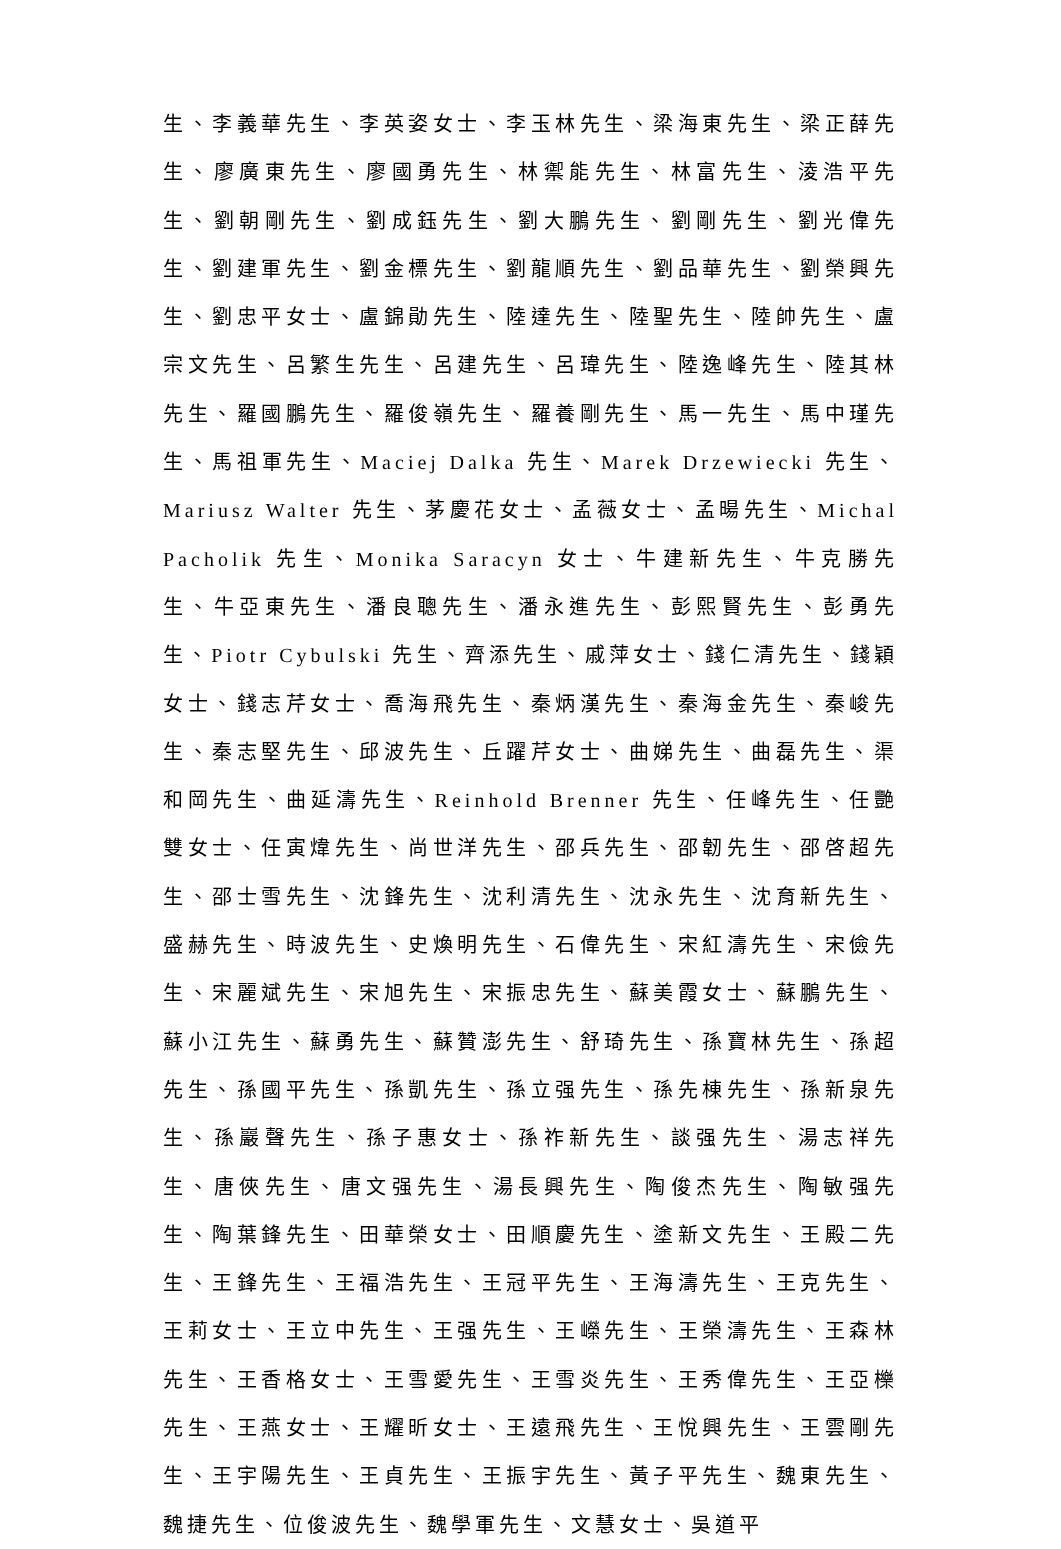生、李義華先生、李英姿女士、李玉林先生、梁海東先生、梁正薛先生、廖廣東先生、廖國勇先生、林禦能先生、林富先生、淩浩平先生、劉朝剛先生、劉成鈺先生、劉大鵬先生、劉剛先生、劉光偉先生、劉建軍先生、劉金標先生、劉龍順先生、劉品華先生、劉榮興先生、劉忠平女士、盧錦勛先生、陸達先生、陸聖先生、陸帥先生、盧宗文先生、呂繁生先生、呂建先生、呂瑋先生、陸逸峰先生、陸其林先生、羅國鵬先生、羅俊嶺先生、羅養剛先生、馬一先生、馬中瑾先生、馬祖軍先生、Maciej Dalka 先生、Marek Drzewiecki 先生、Mariusz Walter 先生、茅慶花女士、孟薇女士、孟暘先生、Michal Pacholik 先生、Monika Saracyn 女士、牛建新先生、牛克勝先生、牛亞東先生、潘良聰先生、潘永進先生、彭熙賢先生、彭勇先生、Piotr Cybulski 先生、齊添先生、戚萍女士、錢仁清先生、錢穎女士、錢志芹女士、喬海飛先生、秦炳漢先生、秦海金先生、秦峻先生、秦志堅先生、邱波先生、丘躍芹女士、曲娣先生、曲磊先生、渠和岡先生、曲延濤先生、Reinhold Brenner 先生、任峰先生、任艷雙女士、任寅煒先生、尚世洋先生、邵兵先生、邵韌先生、邵啓超先生、邵士雪先生、沈鋒先生、沈利清先生、沈永先生、沈育新先生、盛赫先生、時波先生、史煥明先生、石偉先生、宋紅濤先生、宋儉先生、宋麗斌先生、宋旭先生、宋振忠先生、蘇美霞女士、蘇鵬先生、蘇小江先生、蘇勇先生、蘇贊澎先生、舒琦先生、孫寶林先生、孫超先生、孫國平先生、孫凱先生、孫立强先生、孫先棟先生、孫新泉先生、孫巖聲先生、孫子惠女士、孫祚新先生、談强先生、湯志祥先生、唐俠先生、唐文强先生、湯長興先生、陶俊杰先生、陶敏强先生、陶葉鋒先生、田華榮女士、田順慶先生、塗新文先生、王殿二先生、王鋒先生、王福浩先生、王冠平先生、王海濤先生、王克先生、王莉女士、王立中先生、王强先生、王嶸先生、王榮濤先生、王森林先生、王香格女士、王雪愛先生、王雪炎先生、王秀偉先生、王亞櫟先生、王燕女士、王耀昕女士、王遠飛先生、王悅興先生、王雲剛先生、王宇陽先生、王貞先生、王振宇先生、黃子平先生、魏東先生、魏捷先生、位俊波先生、魏學軍先生、文慧女士、吳道平